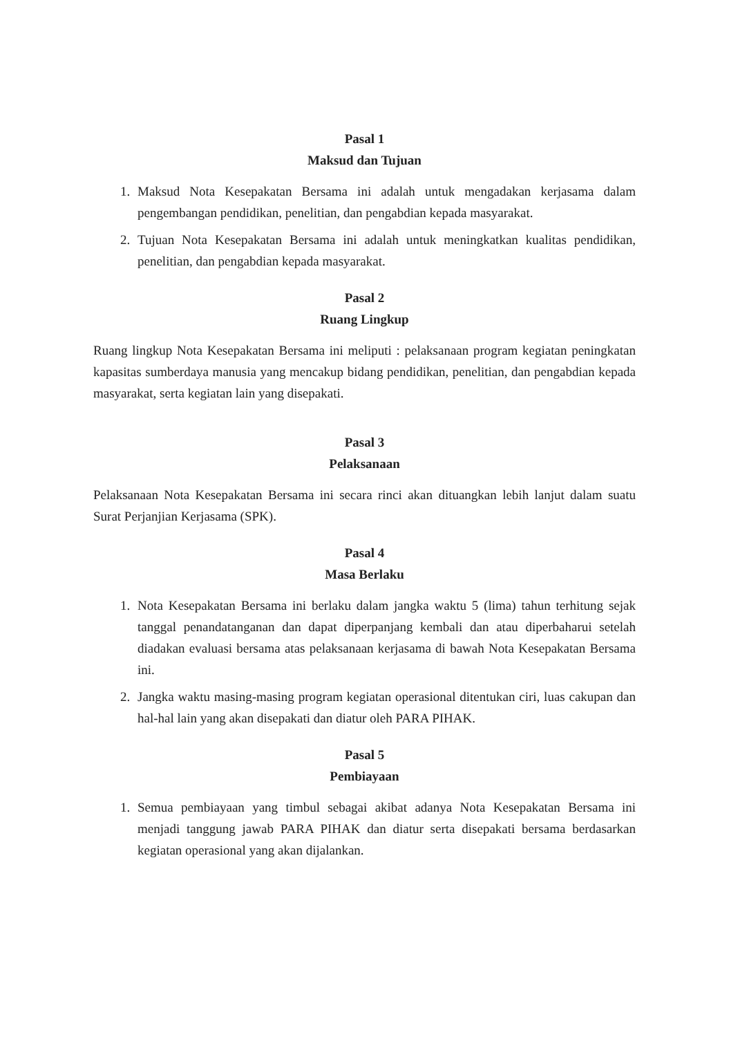Pasal 1
Maksud dan Tujuan
1. Maksud Nota Kesepakatan Bersama ini adalah untuk mengadakan kerjasama dalam pengembangan pendidikan, penelitian, dan pengabdian kepada masyarakat.
2. Tujuan Nota Kesepakatan Bersama ini adalah untuk meningkatkan kualitas pendidikan, penelitian, dan pengabdian kepada masyarakat.
Pasal 2
Ruang Lingkup
Ruang lingkup Nota Kesepakatan Bersama ini meliputi : pelaksanaan program kegiatan peningkatan kapasitas sumberdaya manusia yang mencakup bidang pendidikan, penelitian, dan pengabdian kepada masyarakat, serta kegiatan lain yang disepakati.
Pasal 3
Pelaksanaan
Pelaksanaan Nota Kesepakatan Bersama ini secara rinci akan dituangkan lebih lanjut dalam suatu Surat Perjanjian Kerjasama (SPK).
Pasal 4
Masa Berlaku
1. Nota Kesepakatan Bersama ini berlaku dalam jangka waktu 5 (lima) tahun terhitung sejak tanggal penandatanganan dan dapat diperpanjang kembali dan atau diperbaharui setelah diadakan evaluasi bersama atas pelaksanaan kerjasama di bawah Nota Kesepakatan Bersama ini.
2. Jangka waktu masing-masing program kegiatan operasional ditentukan ciri, luas cakupan dan hal-hal lain yang akan disepakati dan diatur oleh PARA PIHAK.
Pasal 5
Pembiayaan
1. Semua pembiayaan yang timbul sebagai akibat adanya Nota Kesepakatan Bersama ini menjadi tanggung jawab PARA PIHAK dan diatur serta disepakati bersama berdasarkan kegiatan operasional yang akan dijalankan.